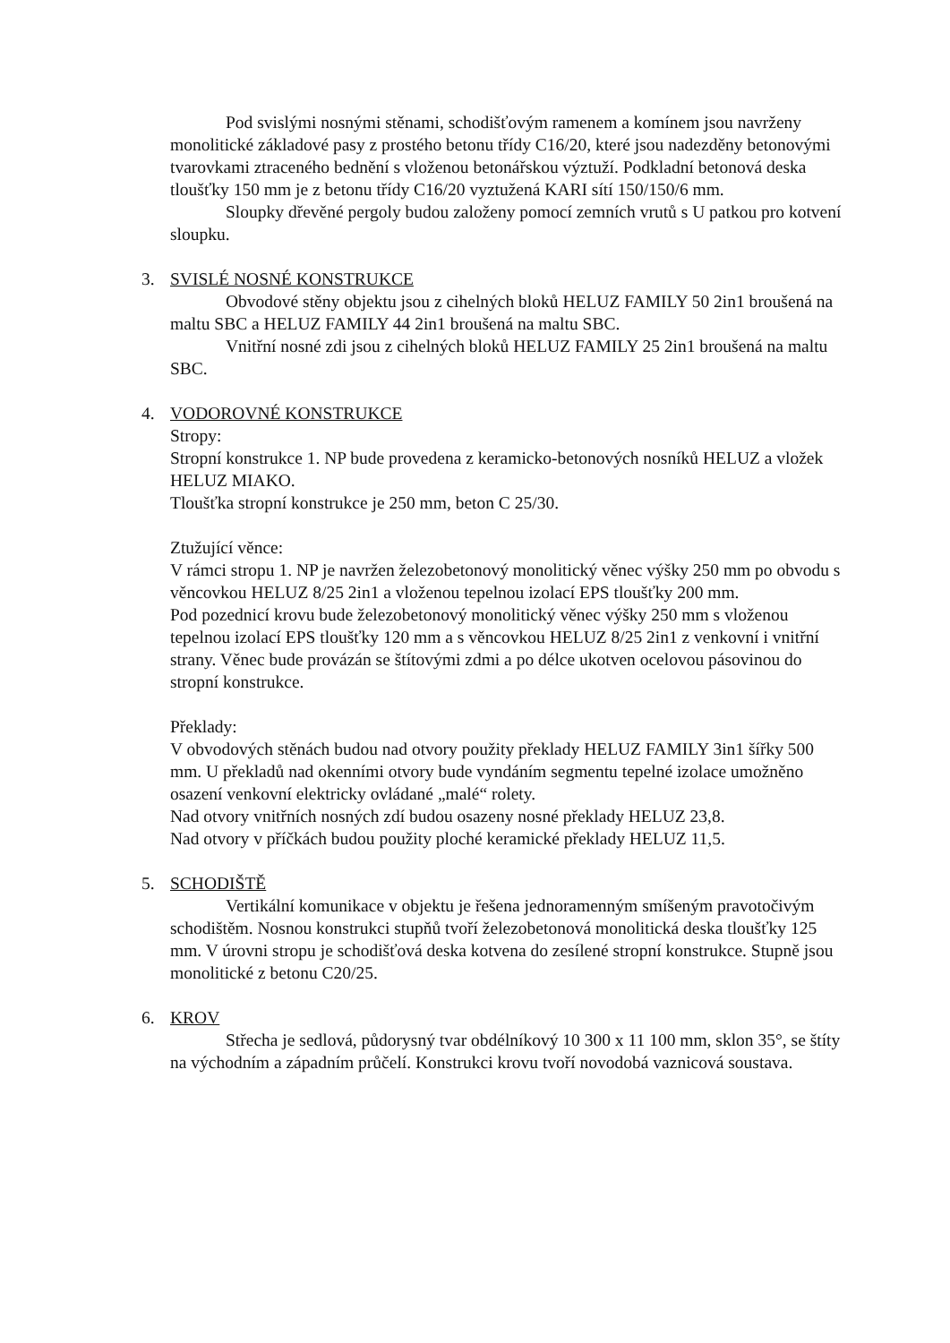Pod svislými nosnými stěnami, schodišťovým ramenem a komínem jsou navrženy monolitické základové pasy z prostého betonu třídy C16/20, které jsou nadezděny betonovými tvarovkami ztraceného bednění s vloženou betonářskou výztuží. Podkladní betonová deska tloušťky 150 mm je z betonu třídy C16/20 vyztužená KARI sítí 150/150/6 mm.
Sloupky dřevěné pergoly budou založeny pomocí zemních vrutů s U patkou pro kotvení sloupku.
3. SVISLÉ NOSNÉ KONSTRUKCE
Obvodové stěny objektu jsou z cihelných bloků HELUZ FAMILY 50 2in1 broušená na maltu SBC a HELUZ FAMILY 44 2in1 broušená na maltu SBC.
Vnitřní nosné zdi jsou z cihelných bloků HELUZ FAMILY 25 2in1 broušená na maltu SBC.
4. VODOROVNÉ KONSTRUKCE
Stropy:
Stropní konstrukce 1. NP bude provedena z keramicko-betonových nosníků HELUZ a vložek HELUZ MIAKO.
Tloušťka stropní konstrukce je 250 mm, beton C 25/30.
Ztužující věnce:
V rámci stropu 1. NP je navržen železobetonový monolitický věnec výšky 250 mm po obvodu s věncovkou HELUZ 8/25 2in1 a vloženou tepelnou izolací EPS tloušťky 200 mm.
Pod pozednicí krovu bude železobetonový monolitický věnec výšky 250 mm s vloženou tepelnou izolací EPS tloušťky 120 mm a s věncovkou HELUZ 8/25 2in1 z venkovní i vnitřní strany. Věnec bude provázán se štítovými zdmi a po délce ukotven ocelovou pásovinou do stropní konstrukce.
Překlady:
V obvodových stěnách budou nad otvory použity překlady HELUZ FAMILY 3in1 šířky 500 mm. U překladů nad okenními otvory bude vyndáním segmentu tepelné izolace umožněno osazení venkovní elektricky ovládané „malé“ rolety.
Nad otvory vnitřních nosných zdí budou osazeny nosné překlady HELUZ 23,8.
Nad otvory v příčkách budou použity ploché keramické překlady HELUZ 11,5.
5. SCHODIŠTĚ
Vertikální komunikace v objektu je řešena jednoramenným smíšeným pravotočivým schodištěm. Nosnou konstrukci stupňů tvoří železobetonová monolitická deska tloušťky 125 mm. V úrovni stropu je schodišťová deska kotvena do zesílené stropní konstrukce. Stupně jsou monolitické z betonu C20/25.
6. KROV
Střecha je sedlová, půdorysný tvar obdélníkový 10 300 x 11 100 mm, sklon 35°, se štíty na východním a západním průčelí. Konstrukci krovu tvoří novodobá vaznicová soustava.